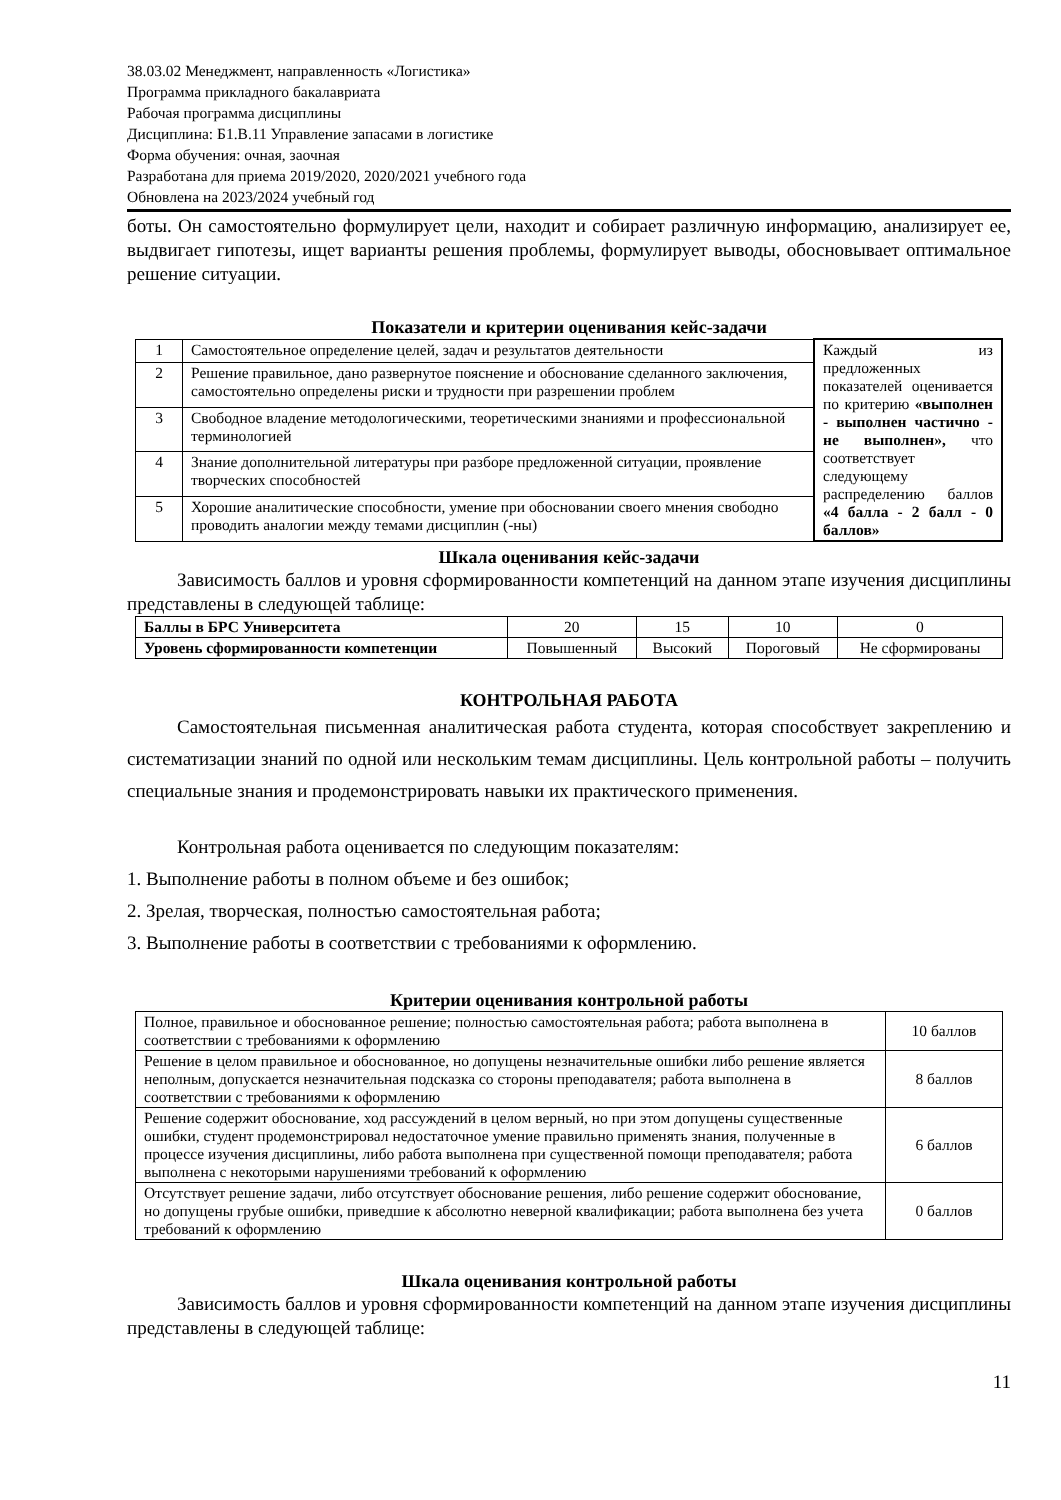38.03.02 Менеджмент, направленность «Логистика»
Программа прикладного бакалавриата
Рабочая программа дисциплины
Дисциплина: Б1.В.11 Управление запасами в логистике
Форма обучения: очная, заочная
Разработана для приема 2019/2020, 2020/2021 учебного года
Обновлена на 2023/2024 учебный год
боты. Он самостоятельно формулирует цели, находит и собирает различную информацию, анализирует ее, выдвигает гипотезы, ищет варианты решения проблемы, формулирует выводы, обосновывает оптимальное решение ситуации.
Показатели и критерии оценивания кейс-задачи
| 1 | Самостоятельное определение целей, задач и результатов деятельности | Каждый из предложенных показателей оценивается по критерию «выполнен - выполнен частично - не выполнен», что соответствует следующему распределению баллов «4 балла - 2 балл - 0 баллов» |
| 2 | Решение правильное, дано развернутое пояснение и обоснование сделанного заключения, самостоятельно определены риски и трудности при разрешении проблем | |
| 3 | Свободное владение методологическими, теоретическими знаниями и профессиональной терминологией | |
| 4 | Знание дополнительной литературы при разборе предложенной ситуации, проявление творческих способностей | |
| 5 | Хорошие аналитические способности, умение при обосновании своего мнения свободно проводить аналогии между темами дисциплин (-ны) | |
Шкала оценивания кейс-задачи
Зависимость баллов и уровня сформированности компетенций на данном этапе изучения дисциплины представлены в следующей таблице:
| Баллы в БРС Университета | 20 | 15 | 10 | 0 |
| Уровень сформированности компетенции | Повышенный | Высокий | Пороговый | Не сформированы |
КОНТРОЛЬНАЯ РАБОТА
Самостоятельная письменная аналитическая работа студента, которая способствует закреплению и систематизации знаний по одной или нескольким темам дисциплины. Цель контрольной работы – получить специальные знания и продемонстрировать навыки их практического применения.
Контрольная работа оценивается по следующим показателям:
1. Выполнение работы в полном объеме и без ошибок;
2. Зрелая, творческая, полностью самостоятельная работа;
3. Выполнение работы в соответствии с требованиями к оформлению.
Критерии оценивания контрольной работы
| Полное, правильное и обоснованное решение; полностью самостоятельная работа; работа выполнена в соответствии с требованиями к оформлению | 10 баллов |
| Решение в целом правильное и обоснованное, но допущены незначительные ошибки либо решение является неполным, допускается незначительная подсказка со стороны преподавателя; работа выполнена в соответствии с требованиями к оформлению | 8 баллов |
| Решение содержит обоснование, ход рассуждений в целом верный, но при этом допущены существенные ошибки, студент продемонстрировал недостаточное умение правильно применять знания, полученные в процессе изучения дисциплины, либо работа выполнена при существенной помощи преподавателя; работа выполнена с некоторыми нарушениями требований к оформлению | 6 баллов |
| Отсутствует решение задачи, либо отсутствует обоснование решения, либо решение содержит обоснование, но допущены грубые ошибки, приведшие к абсолютно неверной квалификации; работа выполнена без учета требований к оформлению | 0 баллов |
Шкала оценивания контрольной работы
Зависимость баллов и уровня сформированности компетенций на данном этапе изучения дисциплины представлены в следующей таблице:
11